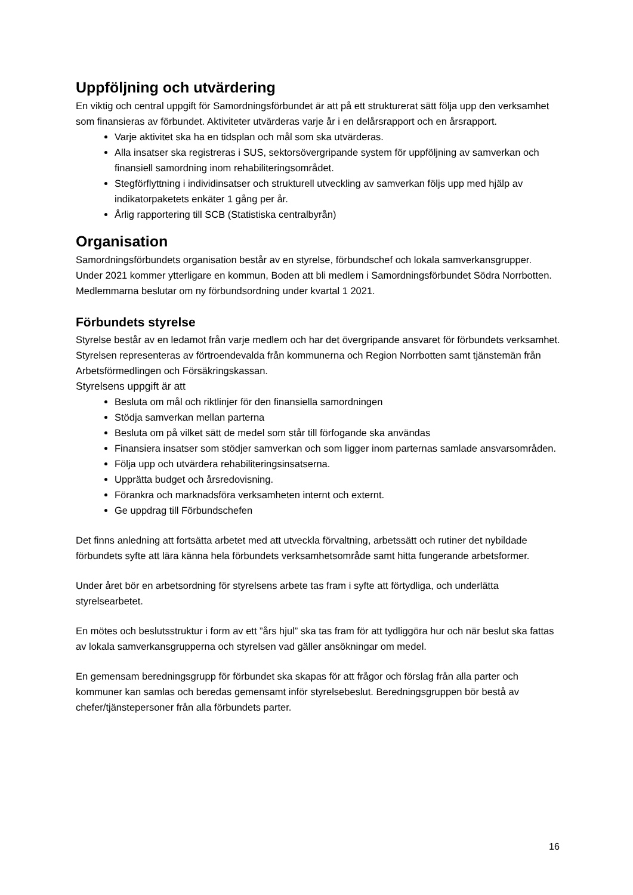Uppföljning och utvärdering
En viktig och central uppgift för Samordningsförbundet är att på ett strukturerat sätt följa upp den verksamhet som finansieras av förbundet. Aktiviteter utvärderas varje år i en delårsrapport och en årsrapport.
Varje aktivitet ska ha en tidsplan och mål som ska utvärderas.
Alla insatser ska registreras i SUS, sektorsövergripande system för uppföljning av samverkan och finansiell samordning inom rehabiliteringsområdet.
Stegförflyttning i individinsatser och strukturell utveckling av samverkan följs upp med hjälp av indikatorpaketets enkäter 1 gång per år.
Årlig rapportering till SCB (Statistiska centralbyrån)
Organisation
Samordningsförbundets organisation består av en styrelse, förbundschef och lokala samverkansgrupper.
Under 2021 kommer ytterligare en kommun, Boden att bli medlem i Samordningsförbundet Södra Norrbotten. Medlemmarna beslutar om ny förbundsordning under kvartal 1 2021.
Förbundets styrelse
Styrelse består av en ledamot från varje medlem och har det övergripande ansvaret för förbundets verksamhet. Styrelsen representeras av förtroendevalda från kommunerna och Region Norrbotten samt tjänstemän från Arbetsförmedlingen och Försäkringskassan.
Styrelsens uppgift är att
Besluta om mål och riktlinjer för den finansiella samordningen
Stödja samverkan mellan parterna
Besluta om på vilket sätt de medel som står till förfogande ska användas
Finansiera insatser som stödjer samverkan och som ligger inom parternas samlade ansvarsområden.
Följa upp och utvärdera rehabiliteringsinsatserna.
Upprätta budget och årsredovisning.
Förankra och marknadsföra verksamheten internt och externt.
Ge uppdrag till Förbundschefen
Det finns anledning att fortsätta arbetet med att utveckla förvaltning, arbetssätt och rutiner det nybildade förbundets syfte att lära känna hela förbundets verksamhetsområde samt hitta fungerande arbetsformer.
Under året bör en arbetsordning för styrelsens arbete tas fram i syfte att förtydliga, och underlätta styrelsearbetet.
En mötes och beslutsstruktur i form av ett ”års hjul” ska tas fram för att tydliggöra hur och när beslut ska fattas av lokala samverkansgrupperna och styrelsen vad gäller ansökningar om medel.
En gemensam beredningsgrupp för förbundet ska skapas för att frågor och förslag från alla parter och kommuner kan samlas och beredas gemensamt inför styrelsebeslut. Beredningsgruppen bör bestå av chefer/tjänstepersoner från alla förbundets parter.
16